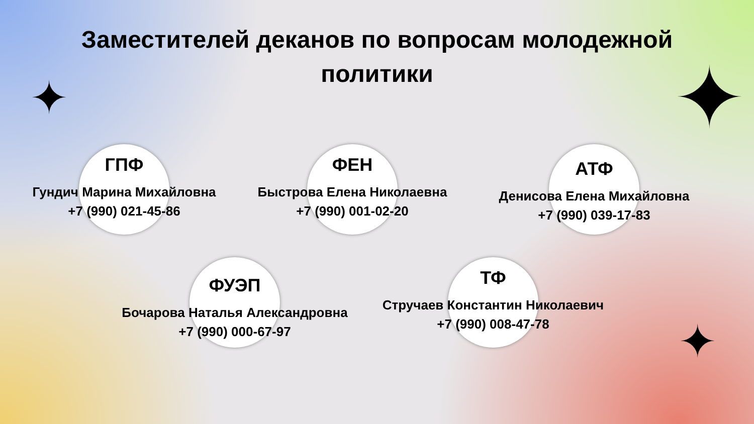Заместителей деканов по вопросам молодежной
политики
ГПФ
Гундич Марина Михайловна
+7 (990) 021-45-86
ФЕН
Быстрова Елена Николаевна
+7 (990) 001-02-20
АТФ
Денисова Елена Михайловна
+7 (990) 039-17-83
ФУЭП
Бочарова Наталья Александровна
+7 (990) 000-67-97
ТФ
Стручаев Константин Николаевич
+7 (990) 008-47-78
✦ ✦
✦